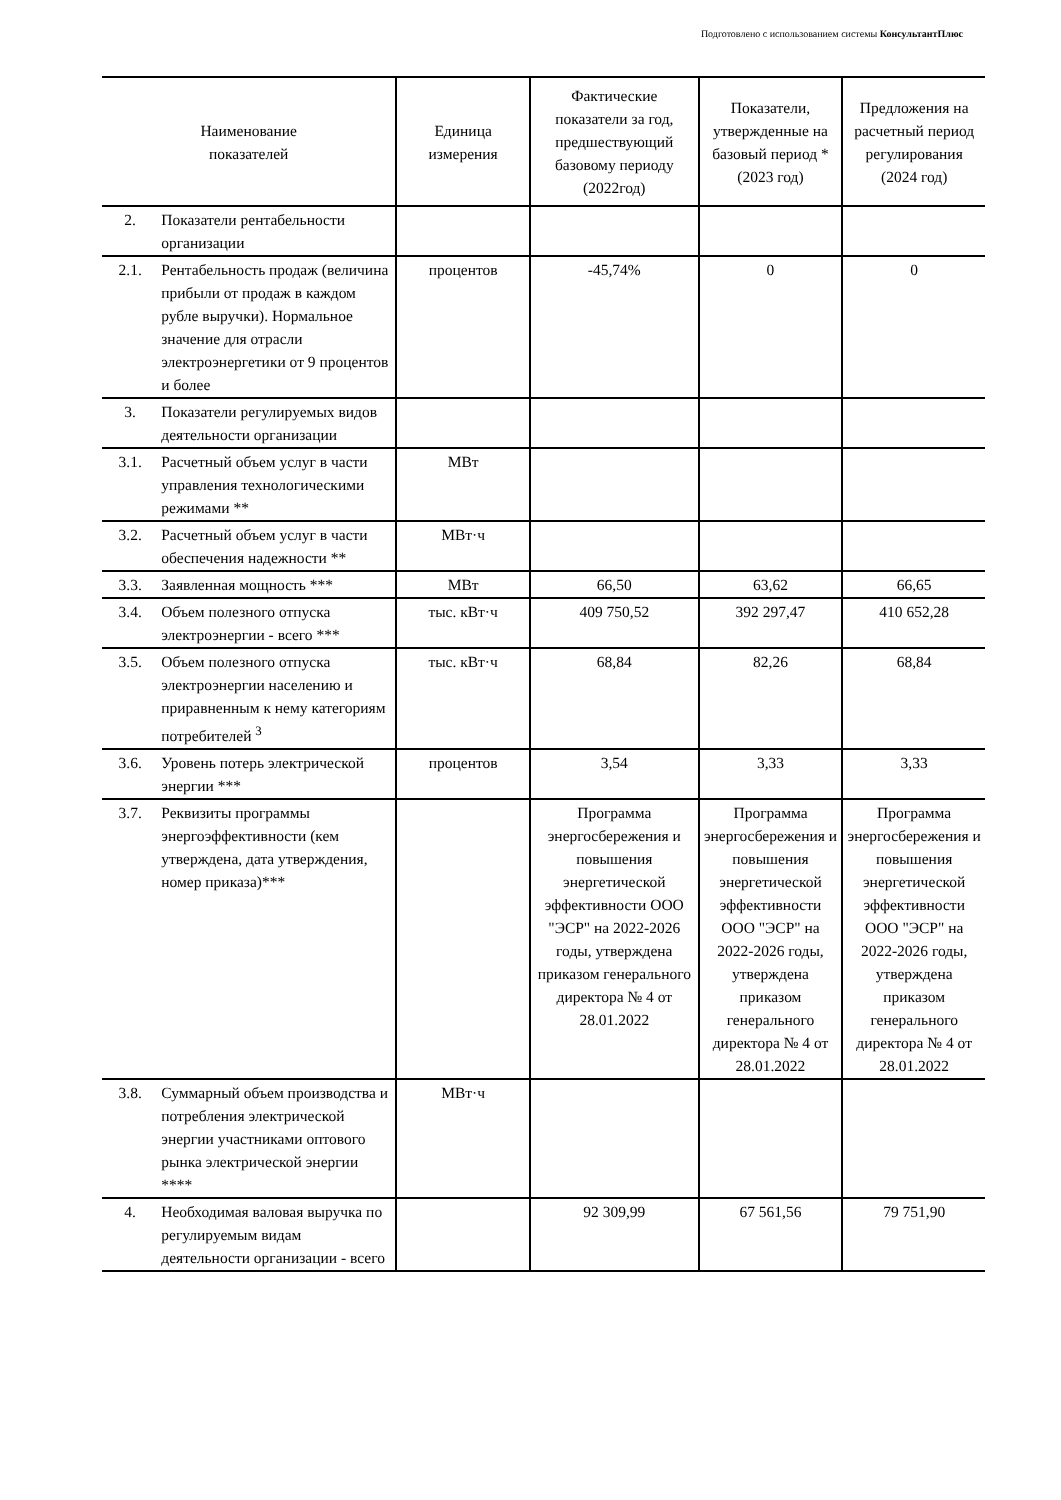Подготовлено с использованием системы КонсультантПлюс
| Наименование показателей | | Единица измерения | Фактические показатели за год, предшествующий базовому периоду (2022год) | Показатели, утвержденные на базовый период * (2023 год) | Предложения на расчетный период регулирования (2024 год) |
| --- | --- | --- | --- | --- | --- |
| 2. | Показатели рентабельности организации | | | | |
| 2.1. | Рентабельность продаж (величина прибыли от продаж в каждом рубле выручки). Нормальное значение для отрасли электроэнергетики от 9 процентов и более | процентов | -45,74% | 0 | 0 |
| 3. | Показатели регулируемых видов деятельности организации | | | | |
| 3.1. | Расчетный объем услуг в части управления технологическими режимами ** | МВт | | | |
| 3.2. | Расчетный объем услуг в части обеспечения надежности ** | МВт·ч | | | |
| 3.3. | Заявленная мощность *** | МВт | 66,50 | 63,62 | 66,65 |
| 3.4. | Объем полезного отпуска электроэнергии - всего *** | тыс. кВт·ч | 409 750,52 | 392 297,47 | 410 652,28 |
| 3.5. | Объем полезного отпуска электроэнергии населению и приравненным к нему категориям потребителей <sup>3</sup> | тыс. кВт·ч | 68,84 | 82,26 | 68,84 |
| 3.6. | Уровень потерь электрической энергии *** | процентов | 3,54 | 3,33 | 3,33 |
| 3.7. | Реквизиты программы энергоэффективности (кем утверждена, дата утверждения, номер приказа)*** | | Программа энергосбережения и повышения энергетической эффективности ООО "ЭСР" на 2022-2026 годы, утверждена приказом генерального директора № 4 от 28.01.2022 | Программа энергосбережения и повышения энергетической эффективности ООО "ЭСР" на 2022-2026 годы, утверждена приказом генерального директора № 4 от 28.01.2022 | Программа энергосбережения и повышения энергетической эффективности ООО "ЭСР" на 2022-2026 годы, утверждена приказом генерального директора № 4 от 28.01.2022 |
| 3.8. | Суммарный объем производства и потребления электрической энергии участниками оптового рынка электрической энергии **** | МВт·ч | | | |
| 4. | Необходимая валовая выручка по регулируемым видам деятельности организации - всего | | 92 309,99 | 67 561,56 | 79 751,90 |